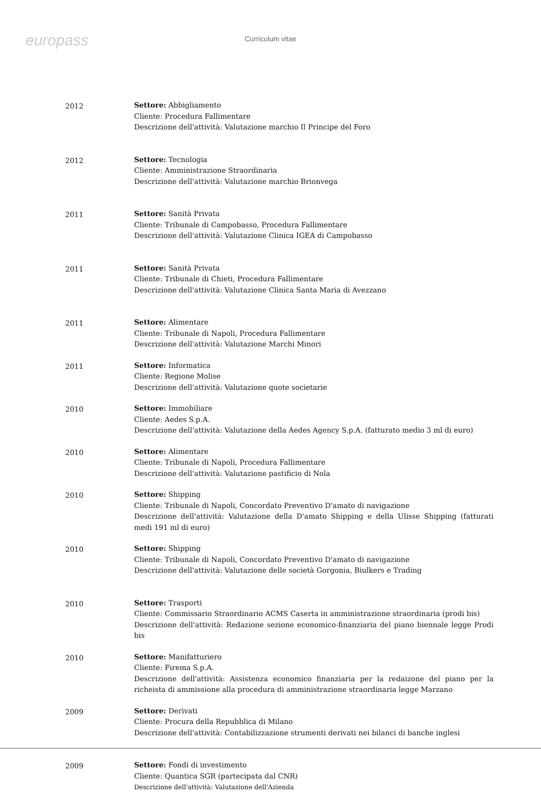europass Curriculum vitae
2012 Settore: Abbigliamento
Cliente: Procedura Fallimentare
Descrizione dell'attività: Valutazione marchio Il Principe del Foro
2012 Settore: Tecnologia
Cliente: Amministrazione Straordinaria
Descrizione dell'attività: Valutazione marchio Brionvega
2011 Settore: Sanità Privata
Cliente: Tribunale di Campobasso, Procedura Fallimentare
Descrizione dell'attività: Valutazione Clinica IGEA di Campobasso
2011 Settore: Sanità Privata
Cliente: Tribunale di Chieti, Procedura Fallimentare
Descrizione dell'attività: Valutazione Clinica Santa Maria di Avezzano
2011 Settore: Alimentare
Cliente: Tribunale di Napoli, Procedura Fallimentare
Descrizione dell'attività: Valutazione Marchi Minori
2011 Settore: Informatica
Cliente: Regione Molise
Descrizione dell'attività: Valutazione quote societarie
2010 Settore: Immobiliare
Cliente: Aedes S.p.A.
Descrizione dell'attività: Valutazione della Aedes Agency S.p.A. (fatturato medio 3 ml di euro)
2010 Settore: Alimentare
Cliente: Tribunale di Napoli, Procedura Fallimentare
Descrizione dell'attività: Valutazione pastificio di Nola
2010 Settore: Shipping
Cliente: Tribunale di Napoli, Concordato Preventivo D'amato di navigazione
Descrizione dell'attività: Valutazione della D'amato Shipping e della Ulisse Shipping (fatturati medi 191 ml di euro)
2010 Settore: Shipping
Cliente: Tribunale di Napoli, Concordato Preventivo D'amato di navigazione
Descrizione dell'attività: Valutazione delle società Gorgonia, Biulkers e Trading
2010 Settore: Trasporti
Cliente: Commissario Straordinario ACMS Caserta in amministrazione straordinaria (prodi bis)
Descrizione dell'attività: Redazione sezione economico-finanziaria del piano biennale legge Prodi bis
2010 Settore: Manifatturiero
Cliente: Firema S.p.A.
Descrizione dell'attività: Assistenza economico finanziaria per la redaizone del piano per la richeista di ammissione alla procedura di amministrazione straordinaria legge Marzano
2009 Settore: Derivati
Cliente: Procura della Repubblica di Milano
Descrizione dell'attività: Contabilizzazione strumenti derivati nei bilanci di banche inglesi
2009 Settore: Fondi di investimento
Cliente: Quantica SGR (partecipata dal CNR)
Descrizione dell'attività: Valutazione dell'Azienda